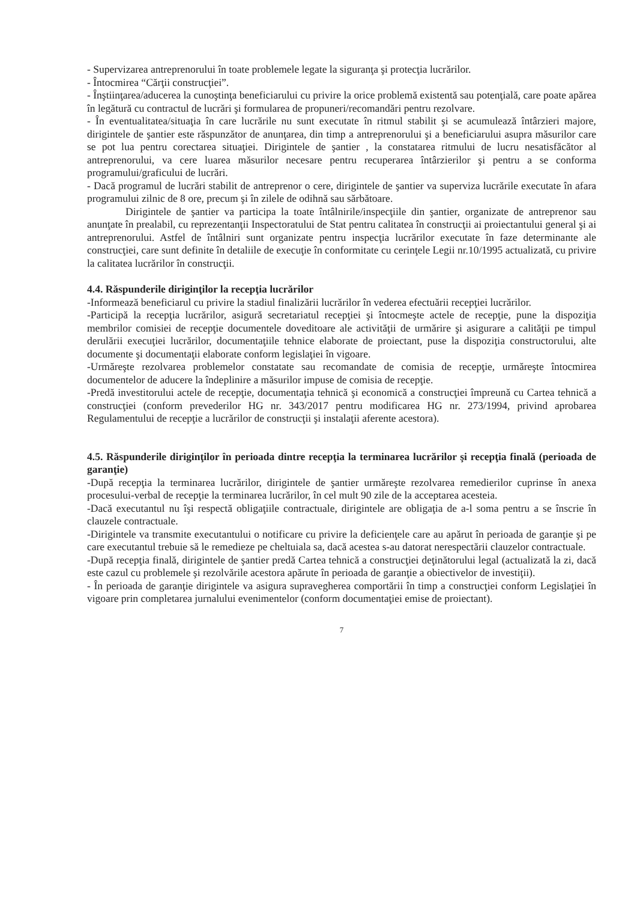- Supervizarea antreprenorului în toate problemele legate la siguranţa şi protecţia lucrărilor.
- Întocmirea “Cărţii construcţiei”.
- Înştiinţarea/aducerea la cunoştinţa beneficiarului cu privire la orice problemă existentă sau potenţială, care poate apărea în legătură cu contractul de lucrări şi formularea de propuneri/recomandări pentru rezolvare.
- În eventualitatea/situaţia în care lucrările nu sunt executate în ritmul stabilit şi se acumulează întârzieri majore, dirigintele de şantier este răspunzător de anunţarea, din timp a antreprenorului şi a beneficiarului asupra măsurilor care se pot lua pentru corectarea situaţiei. Dirigintele de şantier , la constatarea ritmului de lucru nesatisfăcător al antreprenorului, va cere luarea măsurilor necesare pentru recuperarea întârzierilor şi pentru a se conforma programului/graficului de lucrări.
- Dacă programul de lucrări stabilit de antreprenor o cere, dirigintele de şantier va superviza lucrările executate în afara programului zilnic de 8 ore, precum şi în zilele de odihnă sau sărbătoare.
Dirigintele de şantier va participa la toate întâlnirile/inspecţiile din şantier, organizate de antreprenor sau anunţate în prealabil, cu reprezentanţii Inspectoratului de Stat pentru calitatea în construcţii ai proiectantului general şi ai antreprenorului. Astfel de întâlniri sunt organizate pentru inspecţia lucrărilor executate în faze determinante ale construcţiei, care sunt definite în detaliile de execuţie în conformitate cu cerinţele Legii nr.10/1995 actualizată, cu privire la calitatea lucrărilor în construcţii.
4.4. Răspunderile diriginţilor la recepţia lucrărilor
-Informează beneficiarul cu privire la stadiul finalizării lucrărilor în vederea efectuării recepţiei lucrărilor.
-Participă la recepţia lucrărilor, asigură secretariatul recepţiei şi întocmeşte actele de recepţie, pune la dispoziţia membrilor comisiei de recepţie documentele doveditoare ale activităţii de urmărire şi asigurare a calităţii pe timpul derulării execuţiei lucrărilor, documentaţiile tehnice elaborate de proiectant, puse la dispoziţia constructorului, alte documente şi documentaţii elaborate conform legislaţiei în vigoare.
-Urmăreşte rezolvarea problemelor constatate sau recomandate de comisia de recepţie, urmăreşte întocmirea documentelor de aducere la îndeplinire a măsurilor impuse de comisia de recepţie.
-Predă investitorului actele de recepţie, documentaţia tehnică şi economică a construcţiei împreună cu Cartea tehnică a construcţiei (conform prevederilor HG nr. 343/2017 pentru modificarea HG nr. 273/1994, privind aprobarea Regulamentului de recepţie a lucrărilor de construcţii şi instalaţii aferente acestora).
4.5. Răspunderile diriginţilor în perioada dintre recepţia la terminarea lucrărilor şi recepţia finală (perioada de garanţie)
-După recepţia la terminarea lucrărilor, dirigintele de şantier urmăreşte rezolvarea remedierilor cuprinse în anexa procesului-verbal de recepţie la terminarea lucrărilor, în cel mult 90 zile de la acceptarea acesteia.
-Dacă executantul nu îşi respectă obligaţiile contractuale, dirigintele are obligaţia de a-l soma pentru a se înscrie în clauzele contractuale.
-Dirigintele va transmite executantului o notificare cu privire la deficienţele care au apărut în perioada de garanţie şi pe care executantul trebuie să le remedieze pe cheltuiala sa, dacă acestea s-au datorat nerespectării clauzelor contractuale.
-După recepţia finală, dirigintele de şantier predă Cartea tehnică a construcţiei deţinătorului legal (actualizată la zi, dacă este cazul cu problemele şi rezolvările acestora apărute în perioada de garanţie a obiectivelor de investiţii).
- În perioada de garanţie dirigintele va asigura supravegherea comportării în timp a construcţiei conform Legislaţiei în vigoare prin completarea jurnalului evenimentelor (conform documentaţiei emise de proiectant).
7